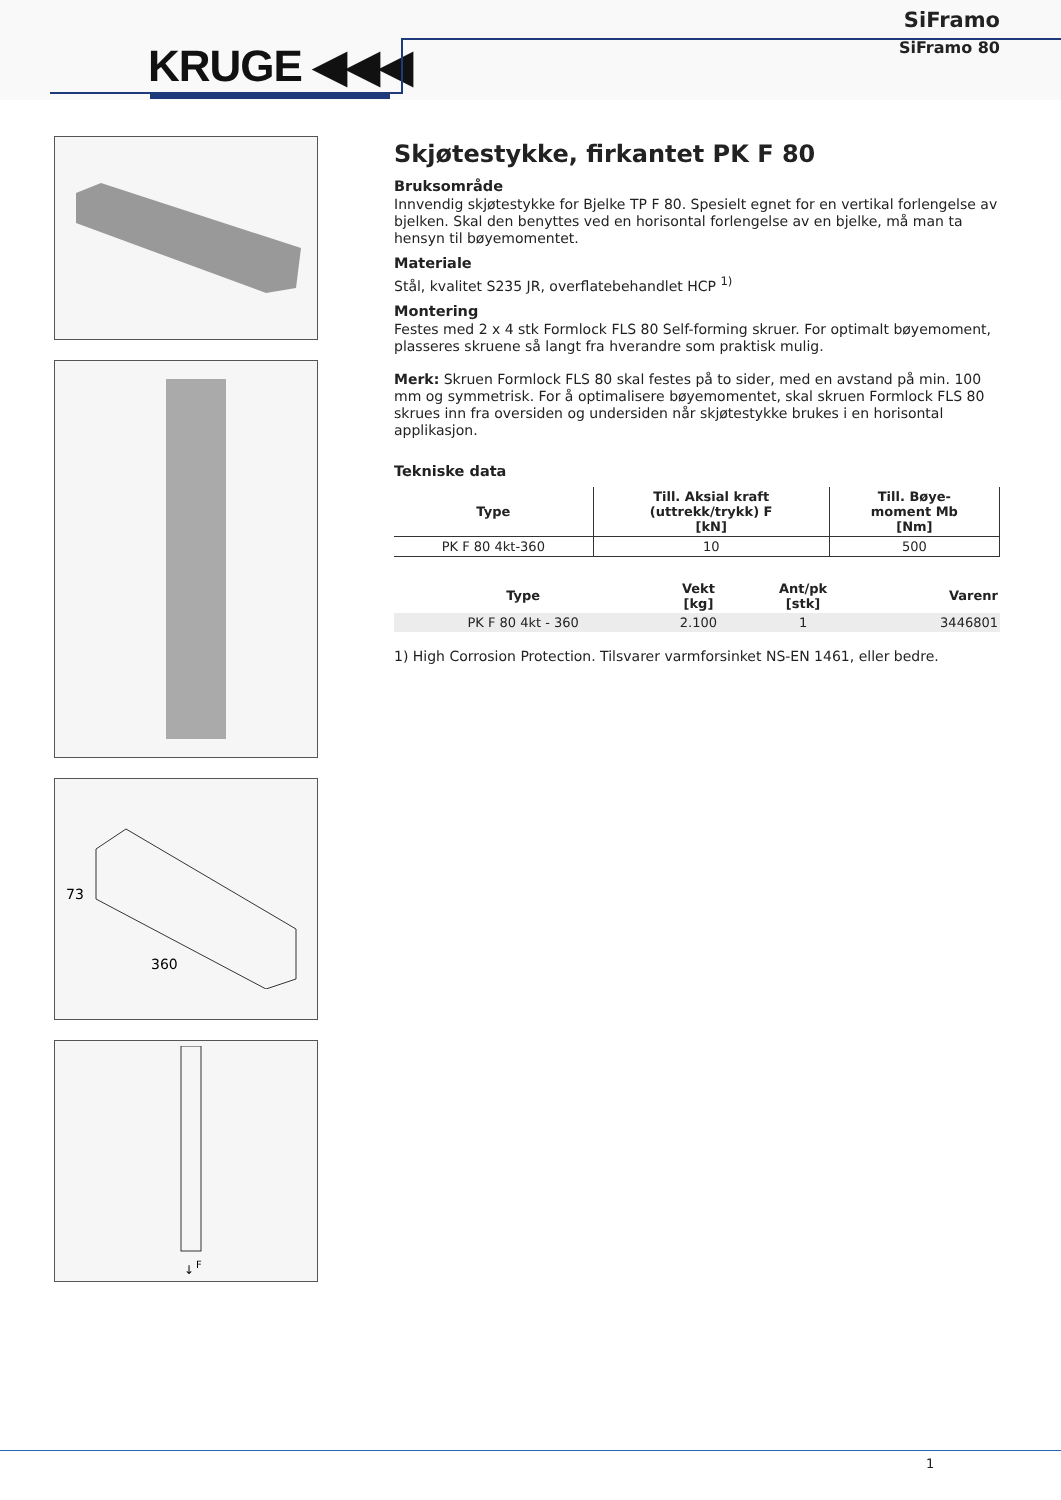KRUGE ◀◀◀
SiFramo
SiFramo 80
73
360
F
↓
Skjøtestykke, firkantet PK F 80
Bruksområde
Innvendig skjøtestykke for Bjelke TP F 80. Spesielt egnet for en vertikal forlengelse av bjelken. Skal den benyttes ved en horisontal forlengelse av en bjelke, må man ta hensyn til bøyemomentet.
Materiale
Stål, kvalitet S235 JR, overflatebehandlet HCP <sup>1)</sup>
Montering
Festes med 2 x 4 stk Formlock FLS 80 Self-forming skruer. For optimalt bøyemoment, plasseres skruene så langt fra hverandre som praktisk mulig.
Merk: Skruen Formlock FLS 80 skal festes på to sider, med en avstand på min. 100 mm og symmetrisk. For å optimalisere bøyemomentet, skal skruen Formlock FLS 80 skrues inn fra oversiden og undersiden når skjøtestykke brukes i en horisontal applikasjon.
Tekniske data
| Type | Till. Aksial kraft (uttrekk/trykk) F [kN] | Till. Bøye- moment Mb [Nm] |
| --- | --- | --- |
| PK F 80 4kt-360 | 10 | 500 |
| Type | Vekt [kg] | Ant/pk [stk] | Varenr |
| --- | --- | --- | --- |
| PK F 80 4kt - 360 | 2.100 | 1 | 3446801 |
1) High Corrosion Protection. Tilsvarer varmforsinket NS-EN 1461, eller bedre.
1